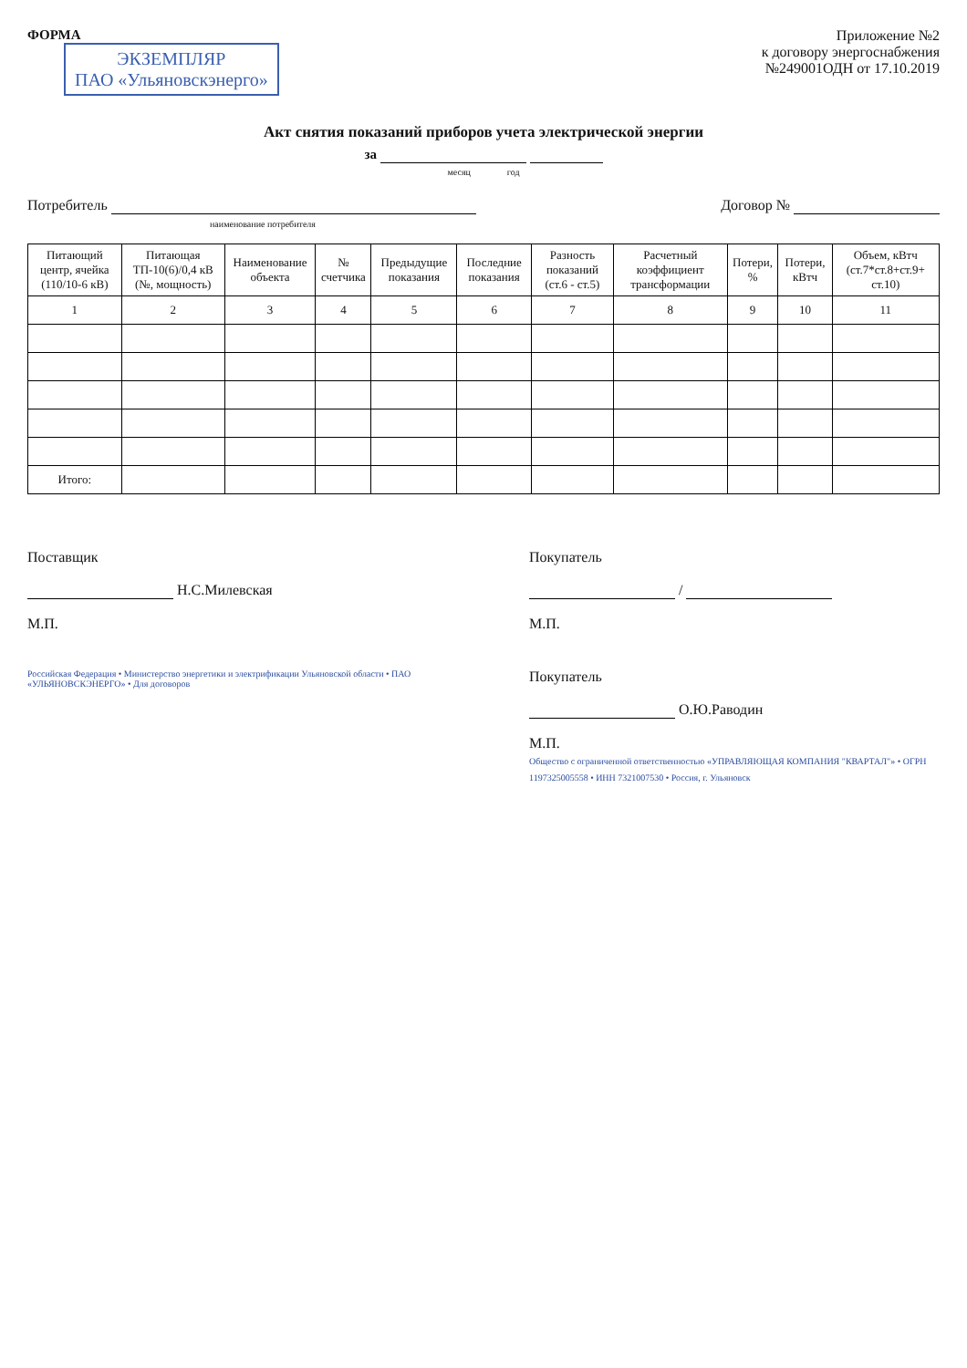ФОРМА
ЭКЗЕМПЛЯР
ПАО «Ульяновскэнерго»
Приложение №2
к договору энергоснабжения
№249001ОДН от 17.10.2019
Акт снятия показаний приборов учета электрической энергии
за
месяц год
Потребитель
наименование потребителя
Договор №
| Питающий центр, ячейка (110/10-6 кВ) | Питающая ТП-10(6)/0,4 кВ (№, мощность) | Наименование объекта | № счетчика | Предыдущие показания | Последние показания | Разность показаний (ст.6 - ст.5) | Расчетный коэффициент трансформации | Потери, % | Потери, кВтч | Объем, кВтч (ст.7*ст.8+ст.9+ ст.10) |
| --- | --- | --- | --- | --- | --- | --- | --- | --- | --- | --- |
| 1 | 2 | 3 | 4 | 5 | 6 | 7 | 8 | 9 | 10 | 11 |
| Итого: | | | | | | | | | | |
Поставщик
Н.С.Милевская
М.П.
Покупатель
/
М.П.
Российская Федерация • Министерство энергетики и электрификации Ульяновской области • ПАО «УЛЬЯНОВСКЭНЕРГО» • Для договоров
Покупатель
О.Ю.Раводин
М.П.
Общество с ограниченной ответственностью «УПРАВЛЯЮЩАЯ КОМПАНИЯ "КВАРТАЛ"» • ОГРН 1197325005558 • ИНН 7321007530 • Россия, г. Ульяновск